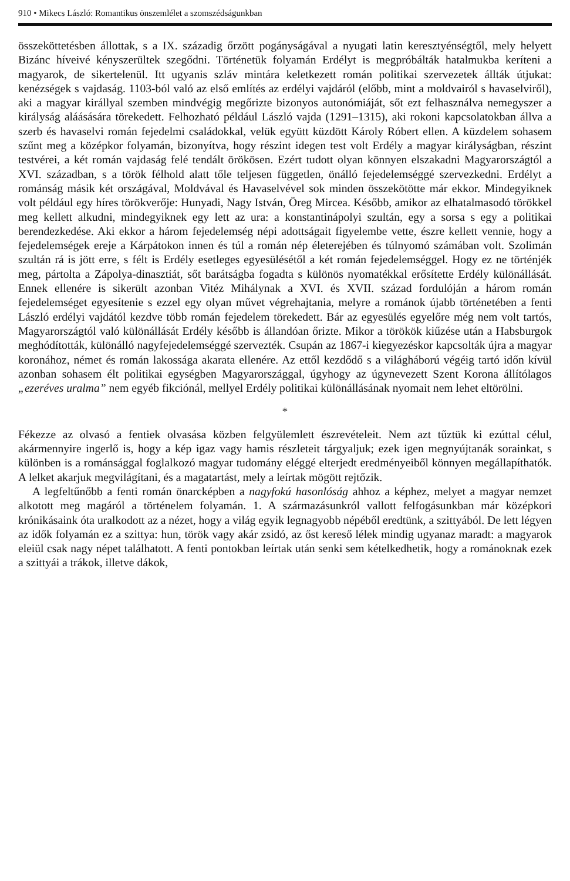910 • Mikecs László: Romantikus önszemlélet a szomszédságunkban
összeköttetésben állottak, s a IX. századig őrzött pogányságával a nyugati latin keresztyénségtől, mely helyett Bizánc híveivé kényszerültek szegődni. Történetük folyamán Erdélyt is megpróbálták hatalmukba keríteni a magyarok, de sikertelenül. Itt ugyanis szláv mintára keletkezett román politikai szervezetek állták útjukat: kenézségek s vajdaság. 1103-ból való az első említés az erdélyi vajdáról (előbb, mint a moldvairól s havaselviről), aki a magyar királlyal szemben mindvégig megőrizte bizonyos autonómiáját, sőt ezt felhasználva nemegyszer a királyság aláásására törekedett. Felhozható például László vajda (1291–1315), aki rokoni kapcsolatokban állva a szerb és havaselvi román fejedelmi családokkal, velük együtt küzdött Károly Róbert ellen. A küzdelem sohasem szűnt meg a középkor folyamán, bizonyítva, hogy részint idegen test volt Erdély a magyar királyságban, részint testvérei, a két román vajdaság felé tendált örökösen. Ezért tudott olyan könnyen elszakadni Magyarországtól a XVI. században, s a török félhold alatt tőle teljesen független, önálló fejedelemséggé szervezkedni. Erdélyt a románság másik két országával, Moldvával és Havaselvével sok minden összekötötte már ekkor. Mindegyiknek volt például egy híres törökverője: Hunyadi, Nagy István, Öreg Mircea. Később, amikor az elhatalmasodó törökkel meg kellett alkudni, mindegyiknek egy lett az ura: a konstantinápolyi szultán, egy a sorsa s egy a politikai berendezkedése. Aki ekkor a három fejedelemség népi adottságait figyelembe vette, észre kellett vennie, hogy a fejedelemségek ereje a Kárpátokon innen és túl a román nép életerejében és túlnyomó számában volt. Szolimán szultán rá is jött erre, s félt is Erdély esetleges egyesülésétől a két román fejedelemséggel. Hogy ez ne történjék meg, pártolta a Zápolya-dinasztiát, sőt barátságba fogadta s különös nyomatékkal erősítette Erdély különállását. Ennek ellenére is sikerült azonban Vitéz Mihálynak a XVI. és XVII. század fordulóján a három román fejedelemséget egyesítenie s ezzel egy olyan művet végrehajtania, melyre a románok újabb történetében a fenti László erdélyi vajdától kezdve több román fejedelem törekedett. Bár az egyesülés egyelőre még nem volt tartós, Magyarországtól való különállását Erdély később is állandóan őrizte. Mikor a törökök kiűzése után a Habsburgok meghódították, különálló nagyfejedelemséggé szervezték. Csupán az 1867-i kiegyezéskor kapcsolták újra a magyar koronához, német és román lakossága akarata ellenére. Az ettől kezdődő s a világháború végéig tartó időn kívül azonban sohasem élt politikai egységben Magyarországgal, úgyhogy az úgynevezett Szent Korona állítólagos „ezeréves uralma” nem egyéb fikciónál, mellyel Erdély politikai különállásának nyomait nem lehet eltörölni.
*
Fékezze az olvasó a fentiek olvasása közben felgyülemlett észrevételeit. Nem azt tűztük ki ezúttal célul, akármennyire ingerlő is, hogy a kép igaz vagy hamis részleteit tárgyaljuk; ezek igen megnyújtanák sorainkat, s különben is a románsággal foglalkozó magyar tudomány eléggé elterjedt eredményeiből könnyen megállapíthatók. A lelket akarjuk megvilágítani, és a magatartást, mely a leírtak mögött rejtőzik.
A legfeltűnőbb a fenti román önarcképben a nagyfokú hasonlóság ahhoz a képhez, melyet a magyar nemzet alkotott meg magáról a történelem folyamán. 1. A származásunkról vallott felfogásunkban már középkori krónikásaink óta uralkodott az a nézet, hogy a világ egyik legnagyobb népéből eredtünk, a szittyából. De lett légyen az idők folyamán ez a szittya: hun, török vagy akár zsidó, az őst kereső lélek mindig ugyanaz maradt: a magyarok eleiül csak nagy népet találhatott. A fenti pontokban leírtak után senki sem kételkedhetik, hogy a románoknak ezek a szittyái a trákok, illetve dákok,